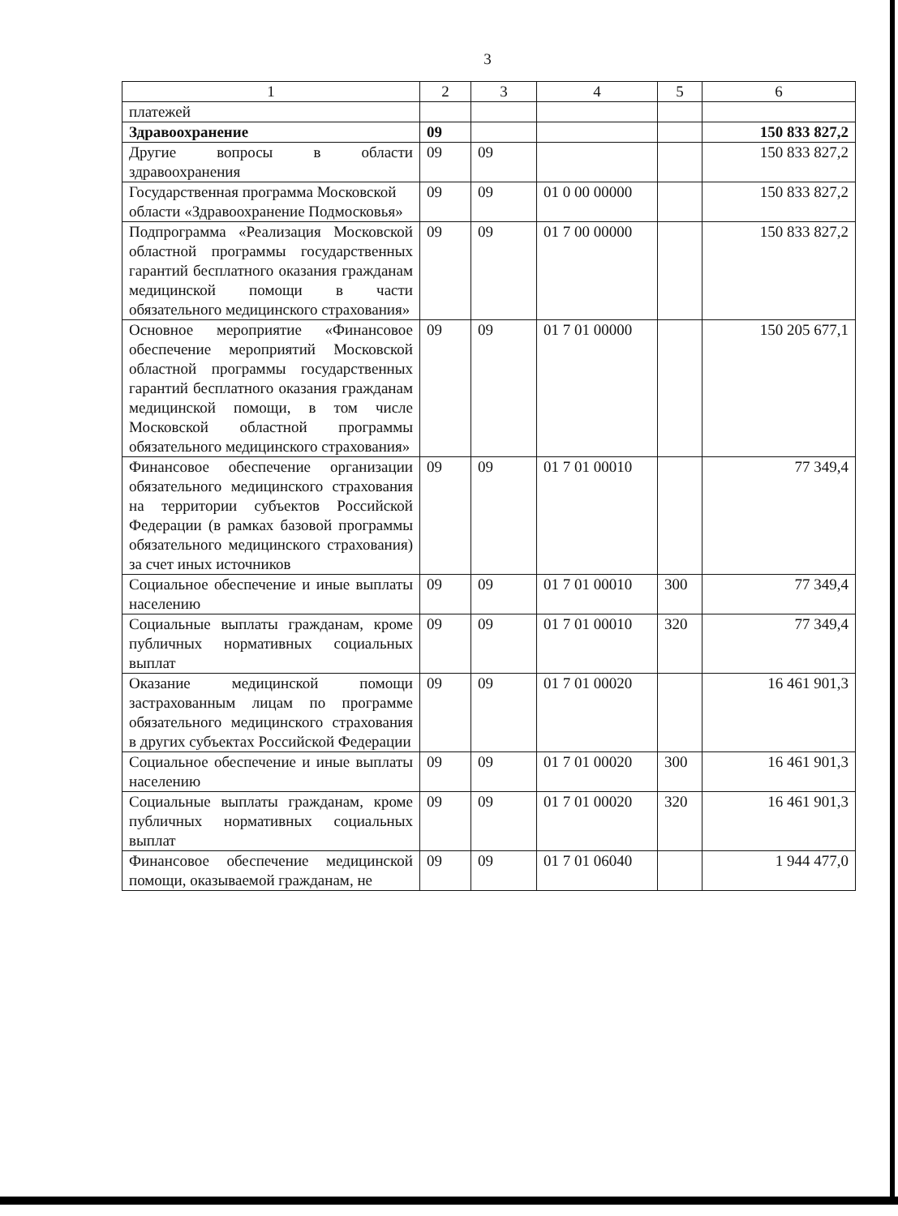3
| 1 | 2 | 3 | 4 | 5 | 6 |
| платежей | | | | | |
| Здравоохранение | 09 | | | | 150 833 827,2 |
| Другие вопросы в области здравоохранения | 09 | 09 | | | 150 833 827,2 |
| Государственная программа Московской области «Здравоохранение Подмосковья» | 09 | 09 | 01 0 00 00000 | | 150 833 827,2 |
| Подпрограмма «Реализация Московской областной программы государственных гарантий бесплатного оказания гражданам медицинской помощи в части обязательного медицинского страхования» | 09 | 09 | 01 7 00 00000 | | 150 833 827,2 |
| Основное мероприятие «Финансовое обеспечение мероприятий Московской областной программы государственных гарантий бесплатного оказания гражданам медицинской помощи, в том числе Московской областной программы обязательного медицинского страхования» | 09 | 09 | 01 7 01 00000 | | 150 205 677,1 |
| Финансовое обеспечение организации обязательного медицинского страхования на территории субъектов Российской Федерации (в рамках базовой программы обязательного медицинского страхования) за счет иных источников | 09 | 09 | 01 7 01 00010 | | 77 349,4 |
| Социальное обеспечение и иные выплаты населению | 09 | 09 | 01 7 01 00010 | 300 | 77 349,4 |
| Социальные выплаты гражданам, кроме публичных нормативных социальных выплат | 09 | 09 | 01 7 01 00010 | 320 | 77 349,4 |
| Оказание медицинской помощи застрахованным лицам по программе обязательного медицинского страхования в других субъектах Российской Федерации | 09 | 09 | 01 7 01 00020 | | 16 461 901,3 |
| Социальное обеспечение и иные выплаты населению | 09 | 09 | 01 7 01 00020 | 300 | 16 461 901,3 |
| Социальные выплаты гражданам, кроме публичных нормативных социальных выплат | 09 | 09 | 01 7 01 00020 | 320 | 16 461 901,3 |
| Финансовое обеспечение медицинской помощи, оказываемой гражданам, не | 09 | 09 | 01 7 01 06040 | | 1 944 477,0 |